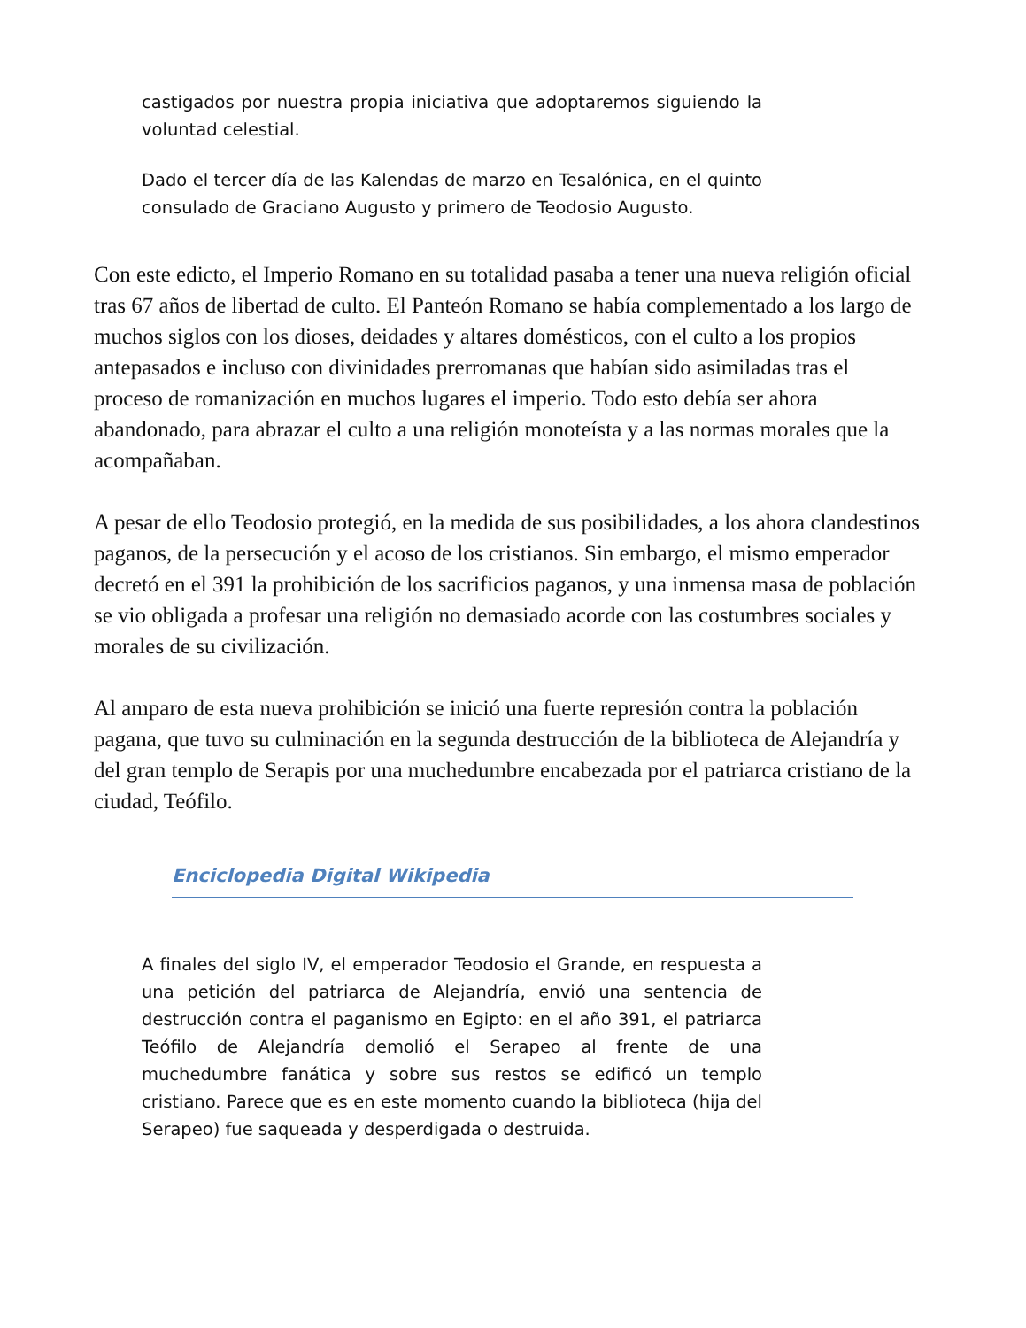castigados por nuestra propia iniciativa que adoptaremos siguiendo la voluntad celestial.
Dado el tercer día de las Kalendas de marzo en Tesalónica, en el quinto consulado de Graciano Augusto y primero de Teodosio Augusto.
Con este edicto, el Imperio Romano en su totalidad pasaba a tener una nueva religión oficial tras 67 años de libertad de culto. El Panteón Romano se había complementado a los largo de muchos siglos con los dioses, deidades y altares domésticos, con el culto a los propios antepasados e incluso con divinidades prerromanas que habían sido asimiladas tras el proceso de romanización en muchos lugares el imperio. Todo esto debía ser ahora abandonado, para abrazar el culto a una religión monoteísta y a las normas morales que la acompañaban.
A pesar de ello Teodosio protegió, en la medida de sus posibilidades, a los ahora clandestinos paganos, de la persecución y el acoso de los cristianos. Sin embargo, el mismo emperador decretó en el 391 la prohibición de los sacrificios paganos, y una inmensa masa de población se vio obligada a profesar una religión no demasiado acorde con las costumbres sociales y morales de su civilización.
Al amparo de esta nueva prohibición se inició una fuerte represión contra la población pagana, que tuvo su culminación en la segunda destrucción de la biblioteca de Alejandría y del gran templo de Serapis por una muchedumbre encabezada por el patriarca cristiano de la ciudad, Teófilo.
Enciclopedia Digital Wikipedia
A finales del siglo IV, el emperador Teodosio el Grande, en respuesta a una petición del patriarca de Alejandría, envió una sentencia de destrucción contra el paganismo en Egipto: en el año 391, el patriarca Teófilo de Alejandría demolió el Serapeo al frente de una muchedumbre fanática y sobre sus restos se edificó un templo cristiano. Parece que es en este momento cuando la biblioteca (hija del Serapeo) fue saqueada y desperdigada o destruida.